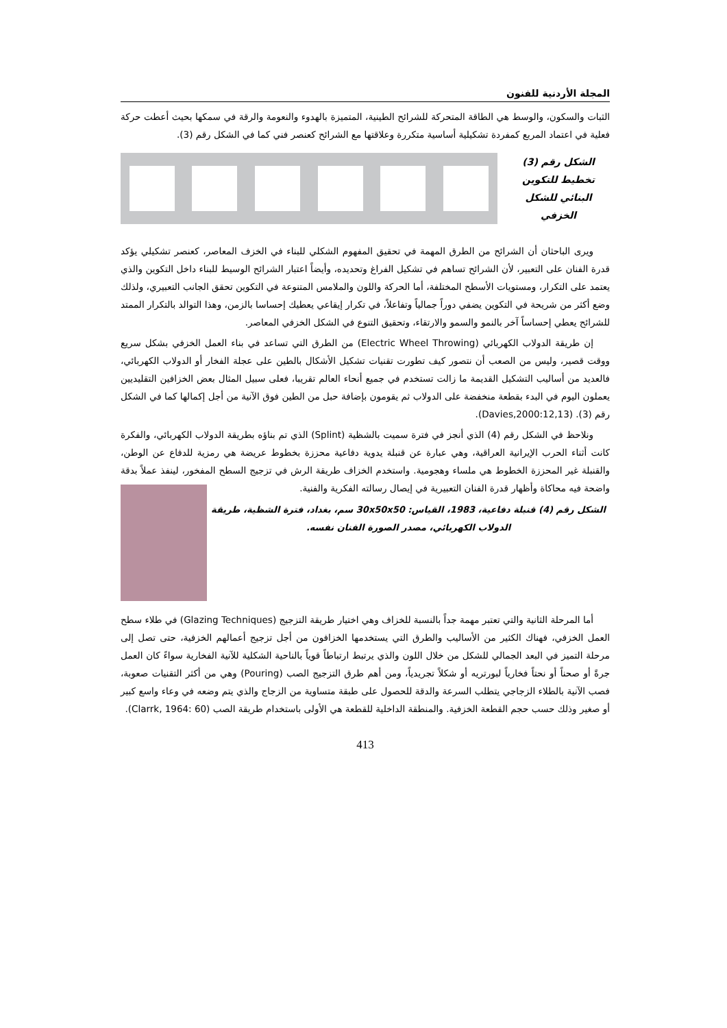المجلة الأردنية للفنون
الثبات والسكون، والوسط هي الطاقة المتحركة للشرائح الطينية، المتميزة بالهدوء والنعومة والرقة في سمكها بحيث أعطت حركة فعلية في اعتماد المربع كمفردة تشكيلية أساسية متكررة وعلاقتها مع الشرائح كعنصر فني كما في الشكل رقم (3).
الشكل رقم (3) تخطيط للتكوين البنائي للشكل الخزفي
ويرى الباحثان أن الشرائح من الطرق المهمة في تحقيق المفهوم الشكلي للبناء في الخزف المعاصر، كعنصر تشكيلي يؤكد قدرة الفنان على التعبير، لأن الشرائح تساهم في تشكيل الفراغ وتحديده، وأيضاً اعتبار الشرائح الوسيط للبناء داخل التكوين والذي يعتمد على التكرار، ومستويات الأسطح المختلفة، أما الحركة واللون والملامس المتنوعة في التكوين تحقق الجانب التعبيري، ولذلك وضع أكثر من شريحة في التكوين يضفي دوراً جمالياً وتفاعلاً، في تكرار إيقاعي يعطيك إحساسا بالزمن، وهذا التوالد بالتكرار الممتد للشرائح يعطي إحساساً آخر بالنمو والسمو والارتقاء، وتحقيق التنوع في الشكل الخزفي المعاصر.
إن طريقة الدولاب الكهربائي (Electric Wheel Throwing) من الطرق التي تساعد في بناء العمل الخزفي بشكل سريع ووقت قصير، وليس من الصعب أن نتصور كيف تطورت تقنيات تشكيل الأشكال بالطين على عجلة الفخار أو الدولاب الكهربائي، فالعديد من أساليب التشكيل القديمة ما زالت تستخدم في جميع أنحاء العالم تقريبا، فعلى سبيل المثال بعض الخزافين التقليديين يعملون اليوم في البدء بقطعة منخفضة على الدولاب ثم يقومون بإضافة حبل من الطين فوق الآنية من أجل إكمالها كما في الشكل رقم (3). (Davies,2000:12,13).
ونلاحظ في الشكل رقم (4) الذي أنجز في فترة سميت بالشظية (Splint) الذي تم بناؤه بطريقة الدولاب الكهربائي، والفكرة كانت أثناء الحرب الإيرانية العراقية، وهي عبارة عن قنبلة يدوية دفاعية محززة بخطوط عريضة هي رمزية للدفاع عن الوطن، والقنبلة غير المحززة الخطوط هي ملساء وهجومية. واستخدم الخزاف طريقة الرش في تزجيج السطح المفخور، لينفذ عملاً بدقة واضحة فيه محاكاة وأظهار قدرة الفنان التعبيرية في إيصال رسالته الفكرية والفنية.
الشكل رقم (4) قنبلة دفاعية، 1983، القياس: 30x50x50 سم، بغداد، فترة الشظية، طريقة الدولاب الكهربائي، مصدر الصورة الفنان نفسه.
أما المرحلة الثانية والتي تعتبر مهمة جداً بالنسبة للخزاف وهي اختيار طريقة التزجيج (Glazing Techniques) في طلاء سطح العمل الخزفي، فهناك الكثير من الأساليب والطرق التي يستخدمها الخزافون من أجل تزجيج أعمالهم الخزفية، حتى تصل إلى مرحلة التميز في البعد الجمالي للشكل من خلال اللون والذي يرتبط ارتباطاً قوياً بالناحية الشكلية للآنية الفخارية سواءً كان العمل جرةً أو صحناً أو نحتاً فخارياً لبورتريه أو شكلاً تجريدياً، ومن أهم طرق التزجيج الصب (Pouring) وهي من أكثر التقنيات صعوبة، فصب الآنية بالطلاء الزجاجي يتطلب السرعة والدقة للحصول على طبقة متساوية من الزجاج والذي يتم وضعه في وعاء واسع كبير أو صغير وذلك حسب حجم القطعة الخزفية. والمنطقة الداخلية للقطعة هي الأولى باستخدام طريقة الصب (Clarrk, 1964: 60).
413